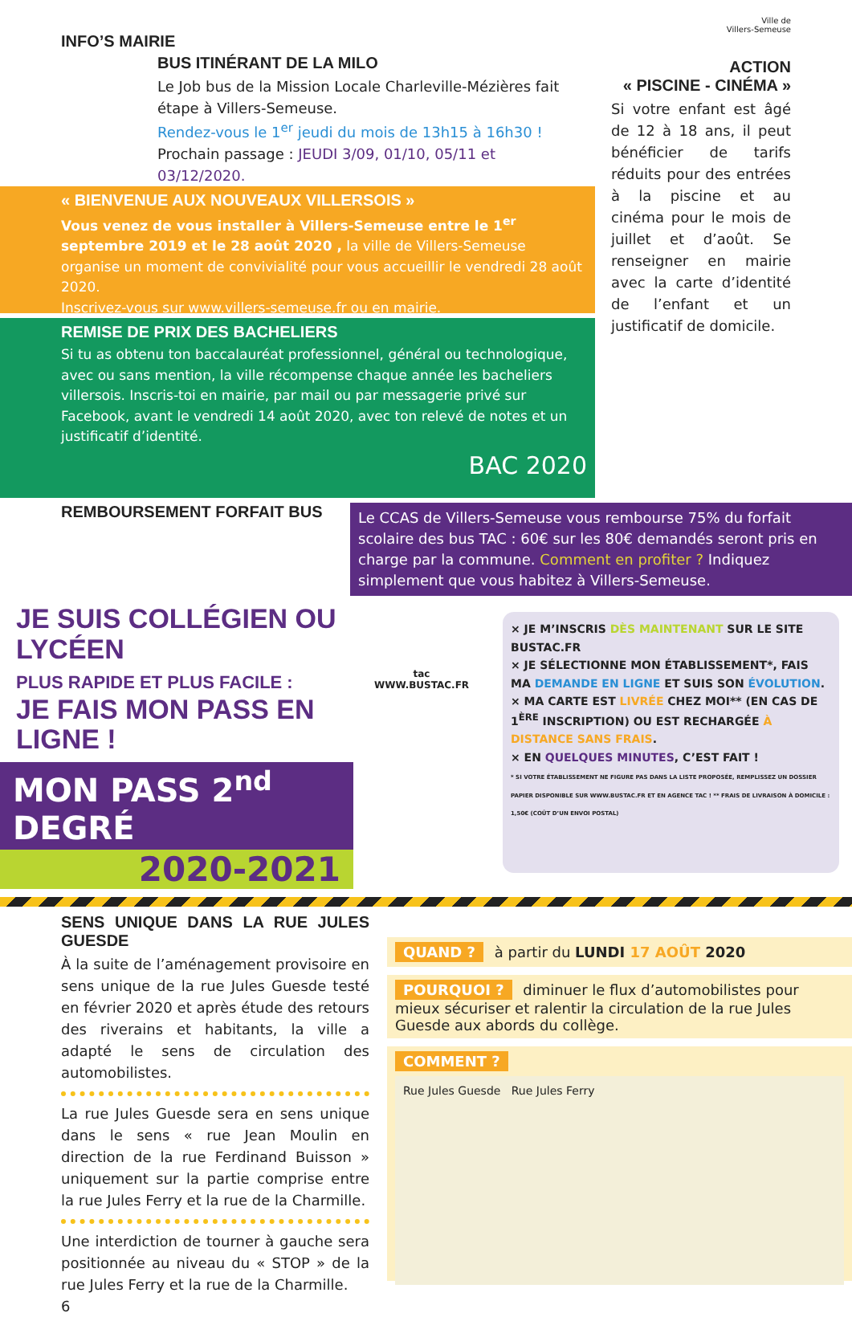Ville de
Villers-Semeuse
INFO’S MAIRIE
BUS ITINÉRANT DE LA MILO
Le Job bus de la Mission Locale Charleville-Mézières fait étape à Villers-Semeuse.
Rendez-vous le 1<sup>er</sup> jeudi du mois de 13h15 à 16h30 !
Prochain passage : JEUDI 3/09, 01/10, 05/11 et 03/12/2020.
« BIENVENUE AUX NOUVEAUX VILLERSOIS »
Vous venez de vous installer à Villers-Semeuse entre le 1<sup>er</sup> septembre 2019 et le 28 août 2020 , la ville de Villers-Semeuse organise un moment de convivialité pour vous accueillir le vendredi 28 août 2020.
Inscrivez-vous sur www.villers-semeuse.fr ou en mairie.
REMISE DE PRIX DES BACHELIERS
Si tu as obtenu ton baccalauréat professionnel, général ou technologique, avec ou sans mention, la ville récompense chaque année les bacheliers villersois. Inscris-toi en mairie, par mail ou par messagerie privé sur Facebook, avant le vendredi 14 août 2020, avec ton relevé de notes et un justificatif d’identité.
BAC 2020
ACTION
« PISCINE - CINÉMA »
Si votre enfant est âgé de 12 à 18 ans, il peut bénéficier de tarifs réduits pour des entrées à la piscine et au cinéma pour le mois de juillet et d’août. Se renseigner en mairie avec la carte d’identité de l’enfant et un justificatif de domicile.
REMBOURSEMENT FORFAIT BUS
Le CCAS de Villers-Semeuse vous rembourse 75% du forfait scolaire des bus TAC : 60€ sur les 80€ demandés seront pris en charge par la commune. Comment en profiter ? Indiquez simplement que vous habitez à Villers-Semeuse.
JE SUIS COLLÉGIEN OU LYCÉEN
PLUS RAPIDE ET PLUS FACILE :
JE FAIS MON PASS EN LIGNE !
MON PASS 2<sup>nd</sup> DEGRÉ
2020-2021
tac
WWW.BUSTAC.FR
× JE M’INSCRIS DÈS MAINTENANT SUR LE SITE BUSTAC.FR
× JE SÉLECTIONNE MON ÉTABLISSEMENT*, FAIS MA DEMANDE EN LIGNE ET SUIS SON ÉVOLUTION.
× MA CARTE EST LIVRÉE CHEZ MOI** (EN CAS DE 1<sup>ÈRE</sup> INSCRIPTION) OU EST RECHARGÉE À DISTANCE SANS FRAIS.
× EN QUELQUES MINUTES, C’EST FAIT !
* SI VOTRE ÉTABLISSEMENT NE FIGURE PAS DANS LA LISTE PROPOSÉE, REMPLISSEZ UN DOSSIER PAPIER DISPONIBLE SUR WWW.BUSTAC.FR ET EN AGENCE TAC ! ** FRAIS DE LIVRAISON À DOMICILE : 1,50€ (COÛT D’UN ENVOI POSTAL)
SENS UNIQUE DANS LA RUE JULES GUESDE
À la suite de l’aménagement provisoire en sens unique de la rue Jules Guesde testé en février 2020 et après étude des retours des riverains et habitants, la ville a adapté le sens de circulation des automobilistes.
La rue Jules Guesde sera en sens unique dans le sens « rue Jean Moulin en direction de la rue Ferdinand Buisson » uniquement sur la partie comprise entre la rue Jules Ferry et la rue de la Charmille.
Une interdiction de tourner à gauche sera positionnée au niveau du « STOP » de la rue Jules Ferry et la rue de la Charmille.
6
QUAND ? à partir du LUNDI 17 AOÛT 2020
POURQUOI ? diminuer le flux d’automobilistes pour mieux sécuriser et ralentir la circulation de la rue Jules Guesde aux abords du collège.
COMMENT ?
Rue Jules Guesde Rue Jules Ferry